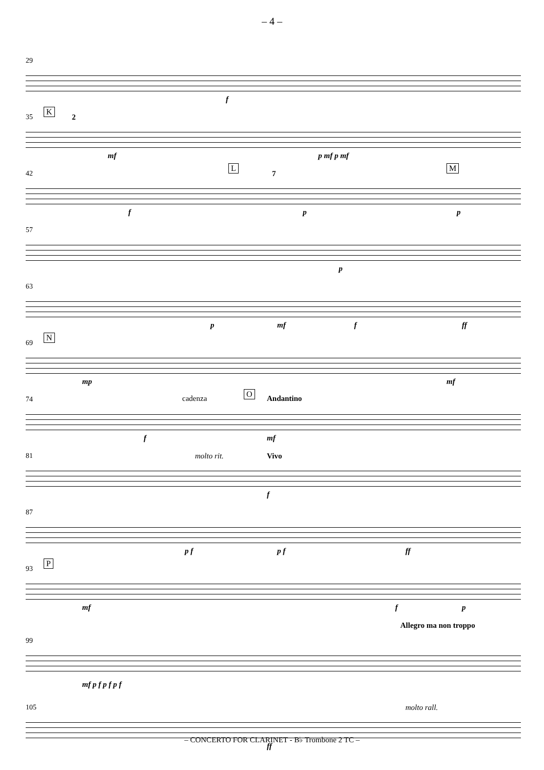– 4 –
29
f
35
K
2
mf p mf p mf
42
L
7
M
f p p
57
p
63
p mf f ff
69
N
mp mf
74 cadenza O Andantino
f mf
81 molto rit. Vivo
f
87
p f p f ff
93
P
mf f p
99
Allegro ma non troppo
mf p f p f p f
105 molto rall.
ff
– CONCERTO FOR CLARINET - B♭ Trombone 2 TC –